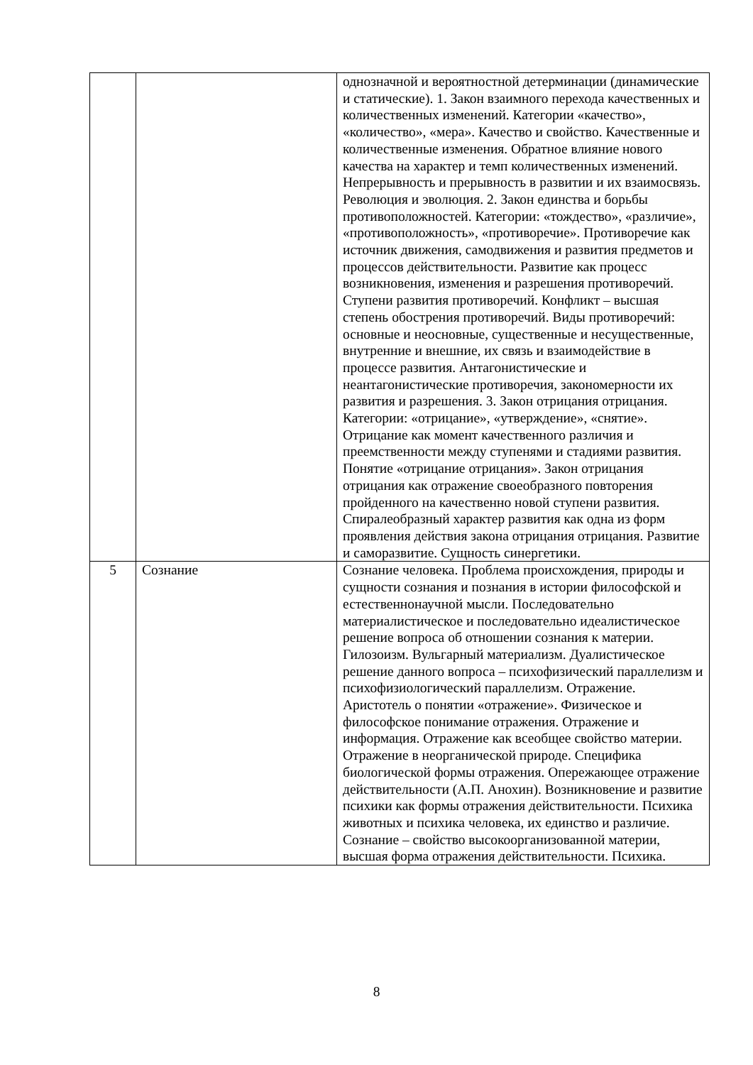| | | однозначной и вероятностной детерминации (динамические и статические). 1. Закон взаимного перехода качественных и количественных изменений. Категории «качество», «количество», «мера». Качество и свойство. Качественные и количественные изменения. Обратное влияние нового качества на характер и темп количественных изменений. Непрерывность и прерывность в развитии и их взаимосвязь. Революция и эволюция. 2. Закон единства и борьбы противоположностей. Категории: «тождество», «различие», «противоположность», «противоречие». Противоречие как источник движения, самодвижения и развития предметов и процессов действительности. Развитие как процесс возникновения, изменения и разрешения противоречий. Ступени развития противоречий. Конфликт – высшая степень обострения противоречий. Виды противоречий: основные и неосновные, существенные и несущественные, внутренние и внешние, их связь и взаимодействие в процессе развития. Антагонистические и неантагонистические противоречия, закономерности их развития и разрешения. 3. Закон отрицания отрицания. Категории: «отрицание», «утверждение», «снятие». Отрицание как момент качественного различия и преемственности между ступенями и стадиями развития. Понятие «отрицание отрицания». Закон отрицания отрицания как отражение своеобразного повторения пройденного на качественно новой ступени развития. Спиралеобразный характер развития как одна из форм проявления действия закона отрицания отрицания. Развитие и саморазвитие. Сущность синергетики. |
| 5 | Сознание | Сознание человека. Проблема происхождения, природы и сущности сознания и познания в истории философской и естественнонаучной мысли. Последовательно материалистическое и последовательно идеалистическое решение вопроса об отношении сознания к материи. Гилозоизм. Вульгарный материализм. Дуалистическое решение данного вопроса – психофизический параллелизм и психофизиологический параллелизм. Отражение. Аристотель о понятии «отражение». Физическое и философское понимание отражения. Отражение и информация. Отражение как всеобщее свойство материи. Отражение в неорганической природе. Специфика биологической формы отражения. Опережающее отражение действительности (А.П. Анохин). Возникновение и развитие психики как формы отражения действительности. Психика животных и психика человека, их единство и различие. Сознание – свойство высокоорганизованной материи, высшая форма отражения действительности. Психика. |
8